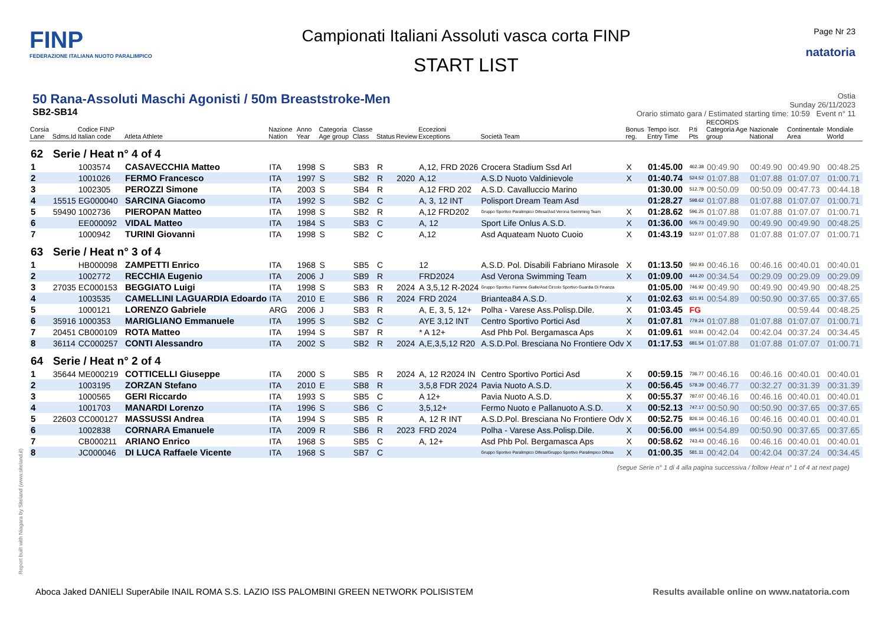FINP
FEDERAZIONE ITALIANA NUOTO PARALIMPICO
Campionati Italiani Assoluti vasca corta FINP
START LIST
Page Nr 23
natatoria
50 Rana-Assoluti Maschi Agonisti / 50m Breaststroke-Men
SB2-SB14
Ostia
Sunday 26/11/2023
Orario stimato gara / Estimated starting time: 10:59 Event n° 11
| Corsia Lane | Sdms.Id | Codice FINP Italian code | Atleta Athlete | Nazione Nation | Anno Year | Categoria Age group | Classe Class | Status | Review | Eccezioni Exceptions | Società Team | Bonus reg. | Tempo iscr. Entry Time | P.ti Pts | RECORDS Categoria Age group | Nazionale National | Continentale Area | Mondiale World |
| --- | --- | --- | --- | --- | --- | --- | --- | --- | --- | --- | --- | --- | --- | --- | --- | --- | --- | --- |
| 62 | Serie / Heat n° 4 of 4 | | | | | | | | | | | | | | | | | |
| 1 | | 1003574 | CASAVECCHIA Matteo | ITA | 1998 | S | SB3 | R | | A,12, FRD 2026 | Crocera Stadium Ssd Arl | X | 01:45.00 | 462.38 | 00:49.90 | 00:49.90 | 00:49.90 | 00:48.25 |
| 2 | | 1001026 | FERMO Francesco | ITA | 1997 | S | SB2 | R | 2020 | A,12 | A.S.D Nuoto Valdinievole | X | 01:40.74 | 524.52 | 01:07.88 | 01:07.88 | 01:07.07 | 01:00.71 |
| 3 | | 1002305 | PEROZZI Simone | ITA | 2003 | S | SB4 | R | | A,12 FRD 202 | A.S.D. Cavalluccio Marino | | 01:30.00 | 512.78 | 00:50.09 | 00:50.09 | 00:47.73 | 00:44.18 |
| 4 | 15515 | EG000040 | SARCINA Giacomo | ITA | 1992 | S | SB2 | C | | A, 3, 12 INT | Polisport Dream Team Asd | | 01:28.27 | 598.62 | 01:07.88 | 01:07.88 | 01:07.07 | 01:00.71 |
| 5 | 59490 | 1002736 | PIEROPAN Matteo | ITA | 1998 | S | SB2 | R | | A,12 FRD202 | Gruppo Sportivo Paralimpico Difesa/Asd Verona Swimming Team | X | 01:28.62 | 596.25 | 01:07.88 | 01:07.88 | 01:07.07 | 01:00.71 |
| 6 | | EE000092 | VIDAL Matteo | ITA | 1984 | S | SB3 | C | | A, 12 | Sport Life Onlus A.S.D. | X | 01:36.00 | 505.73 | 00:49.90 | 00:49.90 | 00:49.90 | 00:48.25 |
| 7 | | 1000942 | TURINI Giovanni | ITA | 1998 | S | SB2 | C | | A,12 | Asd Aquateam Nuoto Cuoio | X | 01:43.19 | 512.07 | 01:07.88 | 01:07.88 | 01:07.07 | 01:00.71 |
| 63 | Serie / Heat n° 3 of 4 | | | | | | | | | | | | | | | | | |
| 1 | | HB000098 | ZAMPETTI Enrico | ITA | 1968 | S | SB5 | C | | 12 | A.S.D. Pol. Disabili Fabriano Mirasole | X | 01:13.50 | 592.93 | 00:46.16 | 00:46.16 | 00:40.01 | 00:40.01 |
| 2 | | 1002772 | RECCHIA Eugenio | ITA | 2006 | J | SB9 | R | | FRD2024 | Asd Verona Swimming Team | X | 01:09.00 | 444.20 | 00:34.54 | 00:29.09 | 00:29.09 | 00:29.09 |
| 3 | 27035 | EC000153 | BEGGIATO Luigi | ITA | 1998 | S | SB3 | R | 2024 | A 3,5,12 R-2024 | Gruppo Sportivo Fiamme Gialle/Asd Circolo Sportivo Guardia Di Finanza | | 01:05.00 | 746.92 | 00:49.90 | 00:49.90 | 00:49.90 | 00:48.25 |
| 4 | | 1003535 | CAMELLINI LAGUARDIA Edoardo | ITA | 2010 | E | SB6 | R | 2024 | FRD 2024 | Briantea84 A.S.D. | X | 01:02.63 | 621.91 | 00:54.89 | 00:50.90 | 00:37.65 | 00:37.65 |
| 5 | | 1000121 | LORENZO Gabriele | ARG | 2006 | J | SB3 | R | | A, E, 3, 5, 12+ | Polha - Varese Ass.Polisp.Dile. | X | 01:03.45 | FG | | | 00:59.44 | 00:48.25 |
| 6 | 35916 | 1000353 | MARIGLIANO Emmanuele | ITA | 1995 | S | SB2 | C | | AYE 3,12 INT | Centro Sportivo Portici Asd | X | 01:07.81 | 779.24 | 01:07.88 | 01:07.88 | 01:07.07 | 01:00.71 |
| 7 | 20451 | CB000109 | ROTA Matteo | ITA | 1994 | S | SB7 | R | | * A 12+ | Asd Phb Pol. Bergamasca Aps | X | 01:09.61 | 503.81 | 00:42.04 | 00:42.04 | 00:37.24 | 00:34.45 |
| 8 | 36114 | CC000257 | CONTI Alessandro | ITA | 2002 | S | SB2 | R | 2024 | A,E,3,5,12 R20 | A.S.D.Pol. Bresciana No Frontiere Odv | X | 01:17.53 | 681.54 | 01:07.88 | 01:07.88 | 01:07.07 | 01:00.71 |
| 64 | Serie / Heat n° 2 of 4 | | | | | | | | | | | | | | | | | |
| 1 | 35644 | ME000219 | COTTICELLI Giuseppe | ITA | 2000 | S | SB5 | R | 2024 | A, 12 R2024 IN | Centro Sportivo Portici Asd | X | 00:59.15 | 736.77 | 00:46.16 | 00:46.16 | 00:40.01 | 00:40.01 |
| 2 | | 1003195 | ZORZAN Stefano | ITA | 2010 | E | SB8 | R | | 3,5,8 FDR 2024 | Pavia Nuoto A.S.D. | X | 00:56.45 | 578.39 | 00:46.77 | 00:32.27 | 00:31.39 | 00:31.39 |
| 3 | | 1000565 | GERI Riccardo | ITA | 1993 | S | SB5 | C | | A 12+ | Pavia Nuoto A.S.D. | X | 00:55.37 | 787.07 | 00:46.16 | 00:46.16 | 00:40.01 | 00:40.01 |
| 4 | | 1001703 | MANARDI Lorenzo | ITA | 1996 | S | SB6 | C | | 3,5,12+ | Fermo Nuoto e Pallanuoto A.S.D. | X | 00:52.13 | 747.17 | 00:50.90 | 00:50.90 | 00:37.65 | 00:37.65 |
| 5 | 22603 | CC000127 | MASSUSSI Andrea | ITA | 1994 | S | SB5 | R | | A, 12 R INT | A.S.D.Pol. Bresciana No Frontiere Odv | X | 00:52.75 | 826.16 | 00:46.16 | 00:46.16 | 00:40.01 | 00:40.01 |
| 6 | | 1002838 | CORNARA Emanuele | ITA | 2009 | R | SB6 | R | 2023 | FRD 2024 | Polha - Varese Ass.Polisp.Dile. | X | 00:56.00 | 695.54 | 00:54.89 | 00:50.90 | 00:37.65 | 00:37.65 |
| 7 | | CB000211 | ARIANO Enrico | ITA | 1968 | S | SB5 | C | | A, 12+ | Asd Phb Pol. Bergamasca Aps | X | 00:58.62 | 743.43 | 00:46.16 | 00:46.16 | 00:40.01 | 00:40.01 |
| 8 | | JC000046 | DI LUCA Raffaele Vicente | ITA | 1968 | S | SB7 | C | | | Gruppo Sportivo Paralimpico Difesa/Gruppo Sportivo Paralimpico Difesa | X | 01:00.35 | 581.11 | 00:42.04 | 00:42.04 | 00:37.24 | 00:34.45 |
(segue Serie n° 1 di 4 alla pagina successiva / follow Heat n° 1 of 4 at next page)
Report built with Niagara by Siteland (www.siteland.it)
Aboca Jaked DANIELI SuperAbile INAIL ROMA S.S. LAZIO ISS PALOMBINI GREEN NETWORK POLISISTEM Results available online on www.natatoria.com